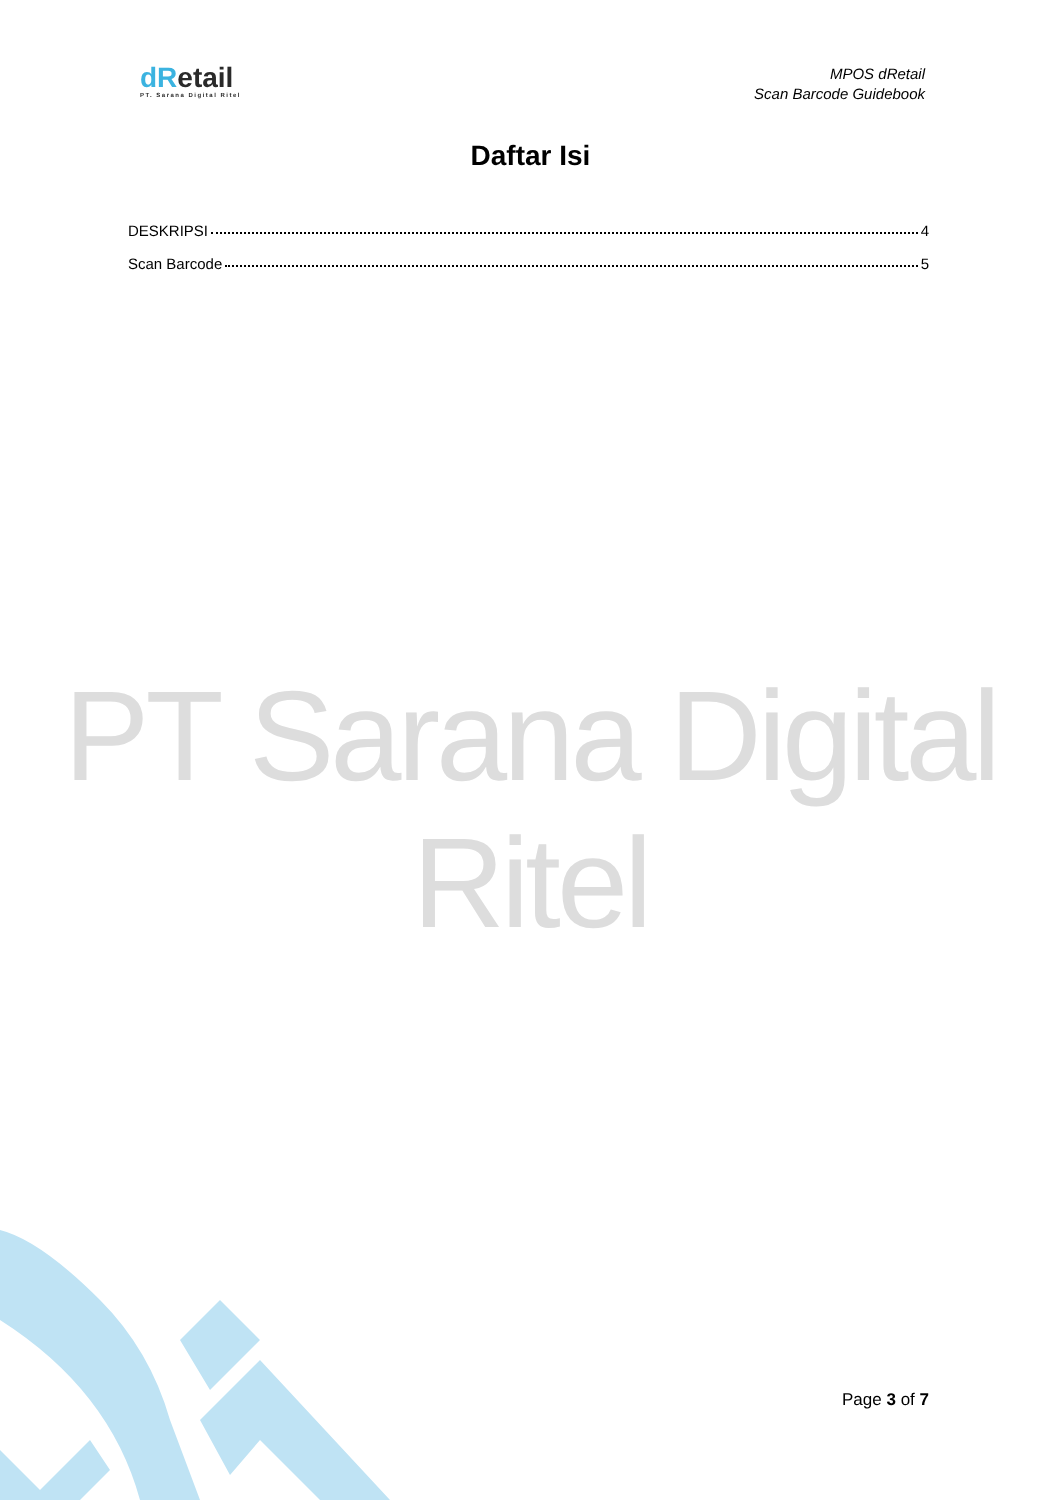dRetail
PT. Sarana Digital Ritel
MPOS dRetail
Scan Barcode Guidebook
Daftar Isi
DESKRIPSI 4
Scan Barcode 5
PT Sarana Digital Ritel
Page 3 of 7